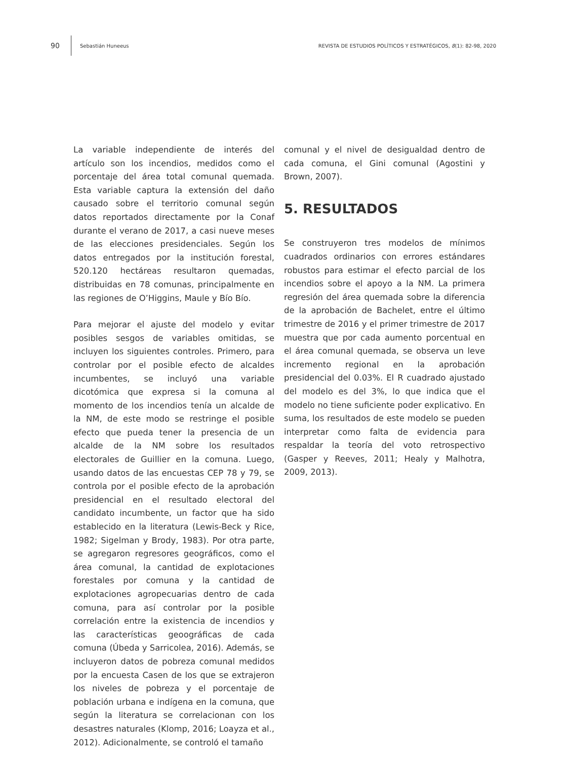90 Sebastián Huneeus REVISTA DE ESTUDIOS POLÍTICOS Y ESTRATÉGICOS, 8(1): 82-98, 2020
La variable independiente de interés del artículo son los incendios, medidos como el porcentaje del área total comunal quemada. Esta variable captura la extensión del daño causado sobre el territorio comunal según datos reportados directamente por la Conaf durante el verano de 2017, a casi nueve meses de las elecciones presidenciales. Según los datos entregados por la institución forestal, 520.120 hectáreas resultaron quemadas, distribuidas en 78 comunas, principalmente en las regiones de O’Higgins, Maule y Bío Bío.
Para mejorar el ajuste del modelo y evitar posibles sesgos de variables omitidas, se incluyen los siguientes controles. Primero, para controlar por el posible efecto de alcaldes incumbentes, se incluyó una variable dicotómica que expresa si la comuna al momento de los incendios tenía un alcalde de la NM, de este modo se restringe el posible efecto que pueda tener la presencia de un alcalde de la NM sobre los resultados electorales de Guillier en la comuna. Luego, usando datos de las encuestas CEP 78 y 79, se controla por el posible efecto de la aprobación presidencial en el resultado electoral del candidato incumbente, un factor que ha sido establecido en la literatura (Lewis-Beck y Rice, 1982; Sigelman y Brody, 1983). Por otra parte, se agregaron regresores geográficos, como el área comunal, la cantidad de explotaciones forestales por comuna y la cantidad de explotaciones agropecuarias dentro de cada comuna, para así controlar por la posible correlación entre la existencia de incendios y las características geoográficas de cada comuna (Úbeda y Sarricolea, 2016). Además, se incluyeron datos de pobreza comunal medidos por la encuesta Casen de los que se extrajeron los niveles de pobreza y el porcentaje de población urbana e indígena en la comuna, que según la literatura se correlacionan con los desastres naturales (Klomp, 2016; Loayza et al., 2012). Adicionalmente, se controló el tamaño
comunal y el nivel de desigualdad dentro de cada comuna, el Gini comunal (Agostini y Brown, 2007).
5. RESULTADOS
Se construyeron tres modelos de mínimos cuadrados ordinarios con errores estándares robustos para estimar el efecto parcial de los incendios sobre el apoyo a la NM. La primera regresión del área quemada sobre la diferencia de la aprobación de Bachelet, entre el último trimestre de 2016 y el primer trimestre de 2017 muestra que por cada aumento porcentual en el área comunal quemada, se observa un leve incremento regional en la aprobación presidencial del 0.03%. El R cuadrado ajustado del modelo es del 3%, lo que indica que el modelo no tiene suficiente poder explicativo. En suma, los resultados de este modelo se pueden interpretar como falta de evidencia para respaldar la teoría del voto retrospectivo (Gasper y Reeves, 2011; Healy y Malhotra, 2009, 2013).